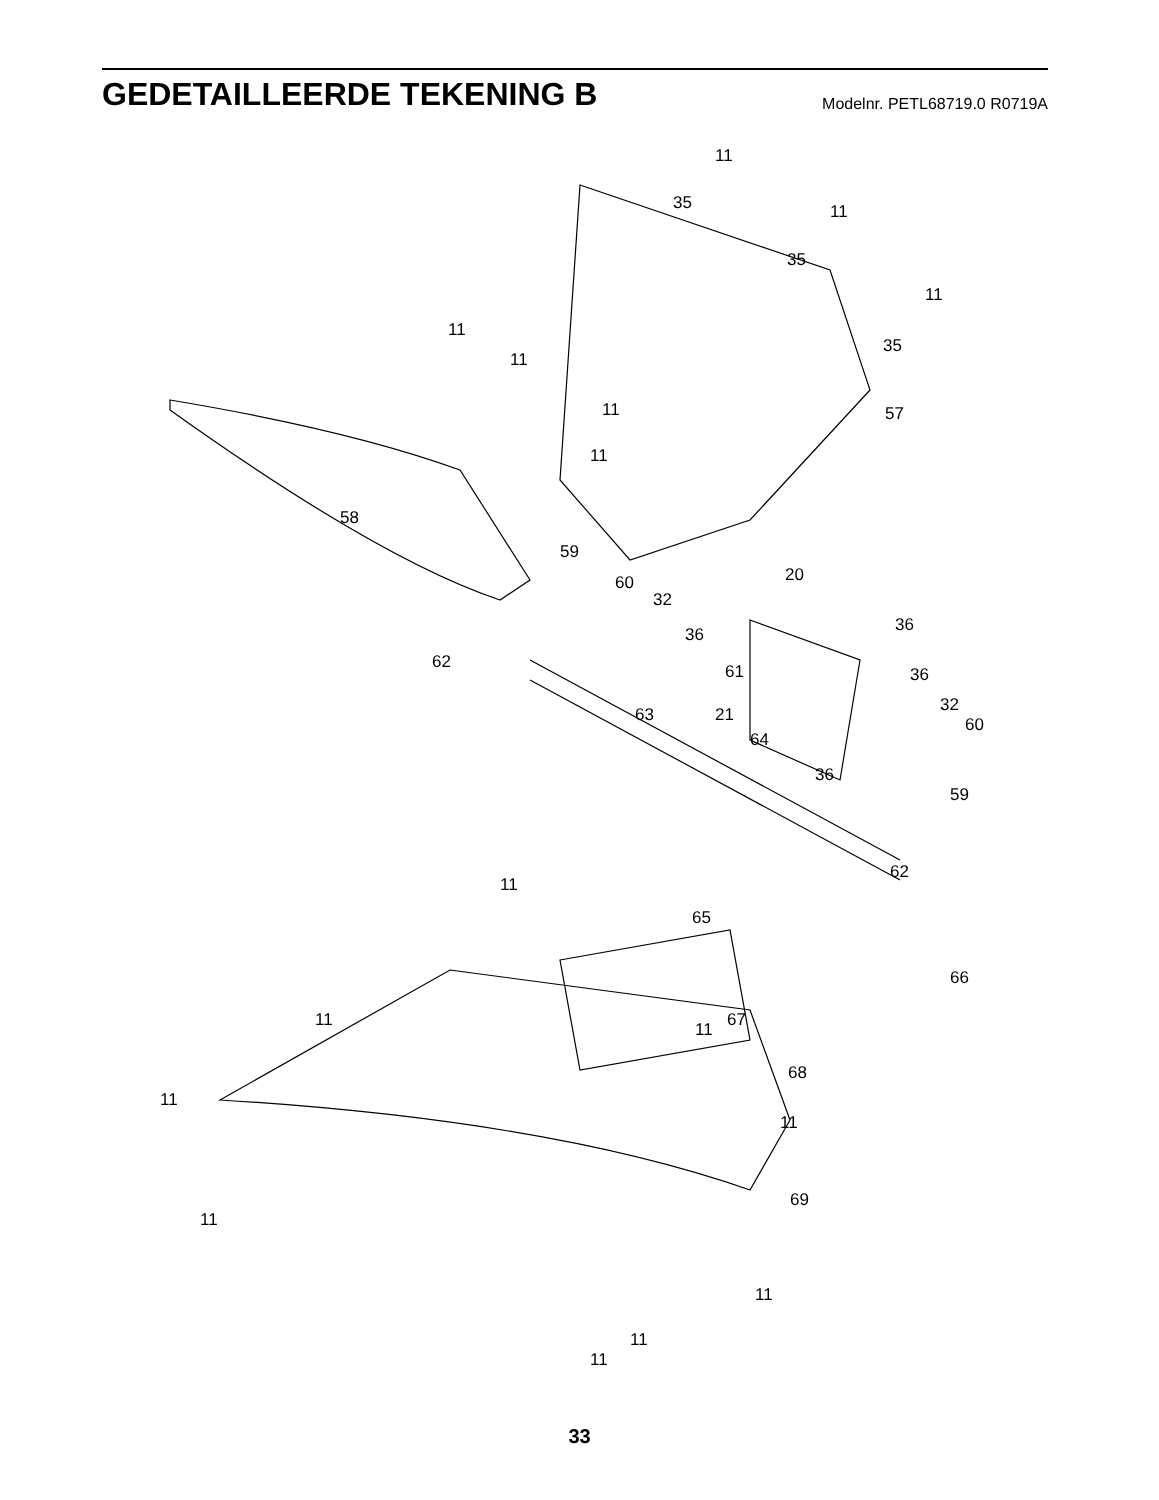GEDETAILLEERDE TEKENING B
Modelnr. PETL68719.0 R0719A
11
35 11
35
11
35
11
11
11 57
11
58
59
60 20
32
36 36
62 61 36
32
63 21 60
64
36
59
62
11
65
66
11 11 67
68
11
11
69
11
11
11
11
33